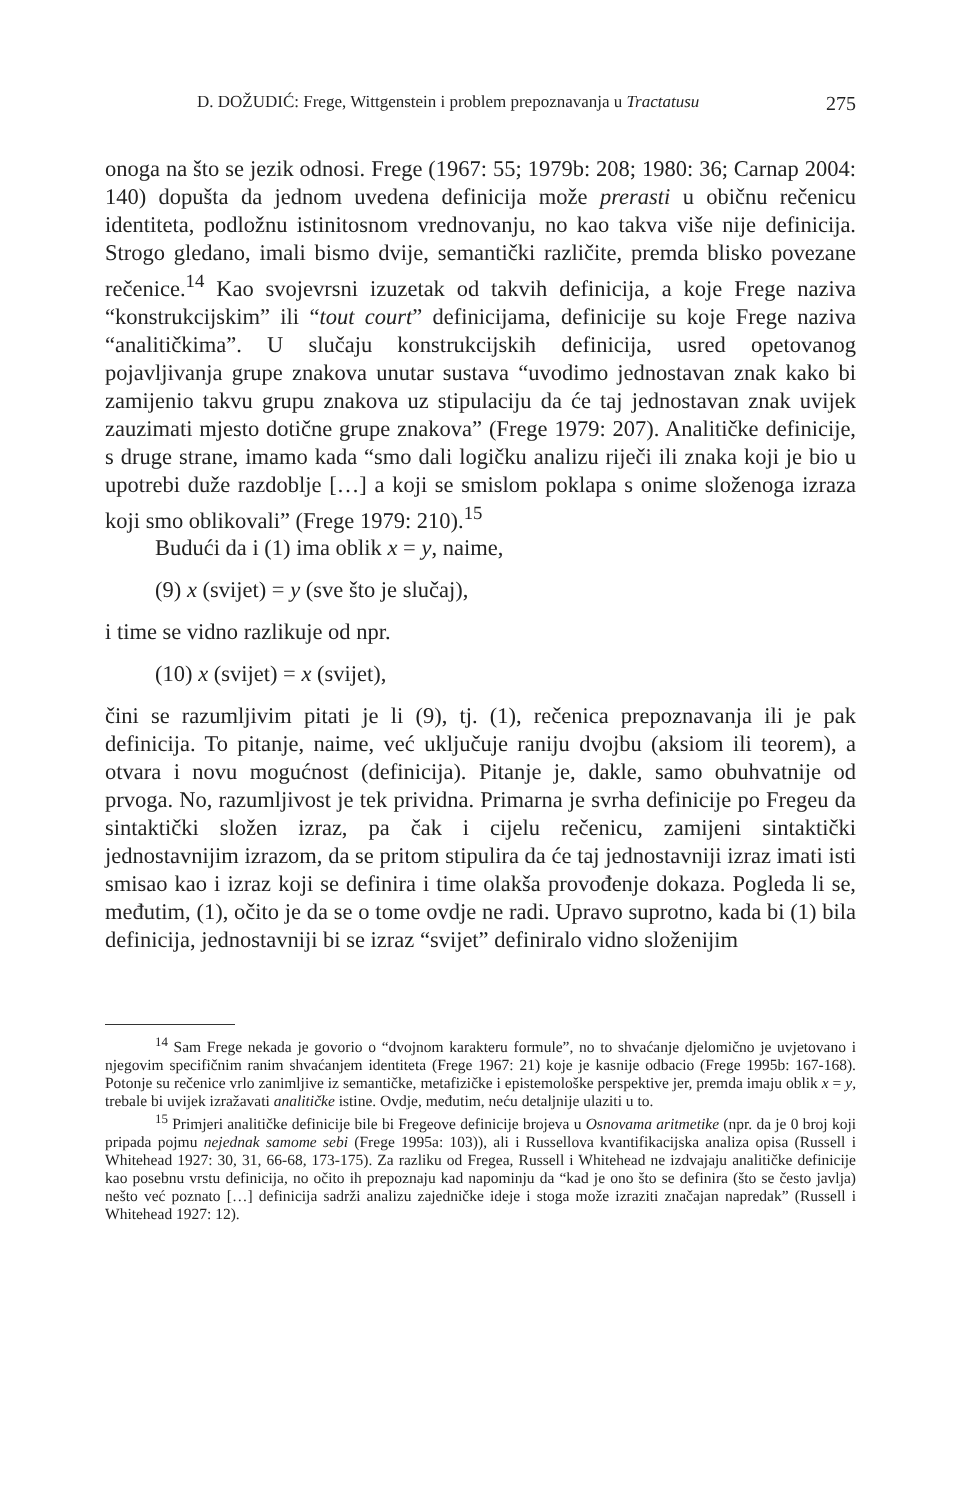D. DOŽUDIĆ: Frege, Wittgenstein i problem prepoznavanja u Tractatusu 275
onoga na što se jezik odnosi. Frege (1967: 55; 1979b: 208; 1980: 36; Carnap 2004: 140) dopušta da jednom uvedena definicija može prerasti u običnu rečenicu identiteta, podložnu istinitosnom vrednovanju, no kao takva više nije definicija. Strogo gledano, imali bismo dvije, semantički različite, premda blisko povezane rečenice.<sup>14</sup> Kao svojevrsni izuzetak od takvih definicija, a koje Frege naziva “konstrukcijskim” ili “tout court” definicijama, definicije su koje Frege naziva “analitičkima”. U slučaju konstrukcijskih definicija, usred opetovanog pojavljivanja grupe znakova unutar sustava “uvodimo jednostavan znak kako bi zamijenio takvu grupu znakova uz stipulaciju da će taj jednostavan znak uvijek zauzimati mjesto dotične grupe znakova” (Frege 1979: 207). Analitičke definicije, s druge strane, imamo kada “smo dali logičku analizu riječi ili znaka koji je bio u upotrebi duže razdoblje […] a koji se smislom poklapa s onime složenoga izraza koji smo oblikovali” (Frege 1979: 210).<sup>15</sup>
Budući da i (1) ima oblik x = y, naime,
(9) x (svijet) = y (sve što je slučaj),
i time se vidno razlikuje od npr.
(10) x (svijet) = x (svijet),
čini se razumljivim pitati je li (9), tj. (1), rečenica prepoznavanja ili je pak definicija. To pitanje, naime, već uključuje raniju dvojbu (aksiom ili teorem), a otvara i novu mogućnost (definicija). Pitanje je, dakle, samo obuhvatnije od prvoga. No, razumljivost je tek prividna. Primarna je svrha definicije po Fregeu da sintaktički složen izraz, pa čak i cijelu rečenicu, zamijeni sintaktički jednostavnijim izrazom, da se pritom stipulira da će taj jednostavniji izraz imati isti smisao kao i izraz koji se definira i time olakša provođenje dokaza. Pogleda li se, međutim, (1), očito je da se o tome ovdje ne radi. Upravo suprotno, kada bi (1) bila definicija, jednostavniji bi se izraz “svijet” definiralo vidno složenijim
<sup>14</sup> Sam Frege nekada je govorio o “dvojnom karakteru formule”, no to shvaćanje djelomično je uvjetovano i njegovim specifičnim ranim shvaćanjem identiteta (Frege 1967: 21) koje je kasnije odbacio (Frege 1995b: 167-168). Potonje su rečenice vrlo zanimljive iz semantičke, metafizičke i epistemološke perspektive jer, premda imaju oblik x = y, trebale bi uvijek izražavati analitičke istine. Ovdje, međutim, neću detaljnije ulaziti u to.
<sup>15</sup> Primjeri analitičke definicije bile bi Fregeove definicije brojeva u Osnovama aritmetike (npr. da je 0 broj koji pripada pojmu nejednak samome sebi (Frege 1995a: 103)), ali i Russellova kvantifikacijska analiza opisa (Russell i Whitehead 1927: 30, 31, 66-68, 173-175). Za razliku od Fregea, Russell i Whitehead ne izdvajaju analitičke definicije kao posebnu vrstu definicija, no očito ih prepoznaju kad napominju da “kad je ono što se definira (što se često javlja) nešto već poznato […] definicija sadrži analizu zajedničke ideje i stoga može izraziti značajan napredak” (Russell i Whitehead 1927: 12).